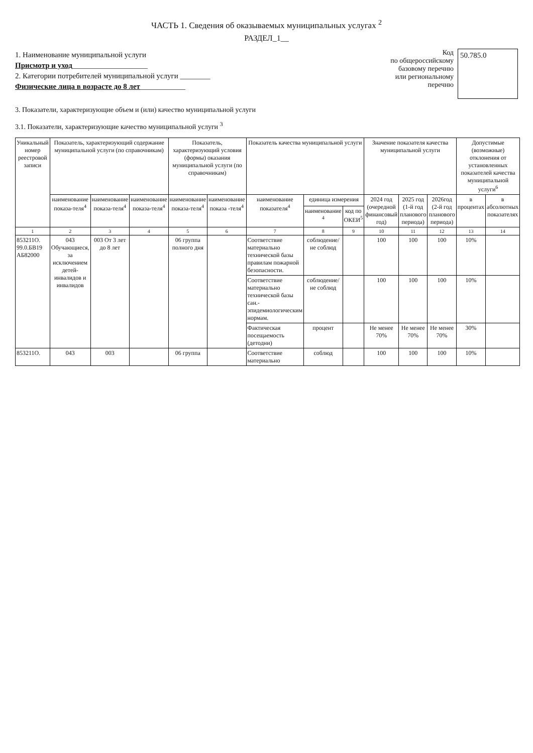ЧАСТЬ 1. Сведения об оказываемых муниципальных услугах <sup>2</sup>
РАЗДЕЛ_1__
1. Наименование муниципальной услуги
Присмотр и уход____________________
2. Категории потребителей муниципальной услуги ________
Физические лица в возрасте до 8 лет____________
Код
по общероссийскому
базовому перечню
или региональному
перечню
50.785.0
3. Показатели, характеризующие объем и (или) качество муниципальной услуги
3.1. Показатели, характеризующие качество муниципальной услуги <sup>3</sup>
| Уникальный номер реестровой записи | Показатель, характеризующий содержание муниципальной услуги (по справочникам) | | | Показатель, характеризующий условия (формы) оказания муниципальной услуги (по справочникам) | | Показатель качества муниципальной услуги | | | Значение показателя качества муниципальной услуги | | | Допустимые (возможные) отклонения от установленных показателей качества муниципальной услуги<sup>6</sup> | |
| --- | --- | --- | --- | --- | --- | --- | --- | --- | --- | --- | --- | --- | --- |
| | наименование показа-теля<sup>4</sup> | наименование показа-теля<sup>4</sup> | наименование показа-теля<sup>4</sup> | наименование показа-теля<sup>4</sup> | наименование показа -теля<sup>4</sup> | наименование показателя<sup>4</sup> | единица измерения | | 2024 год (очередной финансовый год) | 2025 год (1-й год планового периода) | 2026год (2-й год планового периода) | в процентах | в абсолютных показателях |
| | | | | | | | наименование <sup>4</sup> | код по ОКЕИ<sup>5</sup> | | | | | |
| 1 | 2 | 3 | 4 | 5 | 6 | 7 | 8 | 9 | 10 | 11 | 12 | 13 | 14 |
| 853211О. 99.0.БВ19 АБ82000 | 043 Обучающиеся, за исключением детей-инвалидов и инвалидов | 003 От 3 лет до 8 лет | | 06 группа полного дня | | Соответствие материально технической базы правилам пожарной безопасности. | соблюдение/не соблюд | | 100 | 100 | 100 | 10% | |
| | | | | | | Соответствие материально технической базы сан.-эпидемиологическим нормам. | соблюдение/не соблюд | | 100 | 100 | 100 | 10% | |
| | | | | | | Фактическая посещаемость (детодни) | процент | | Не менее 70% | Не менее 70% | Не менее 70% | 30% | |
| 853211О. | 043 | 003 | | 06 группа | | Соответствие материально | соблюд | | 100 | 100 | 100 | 10% | |